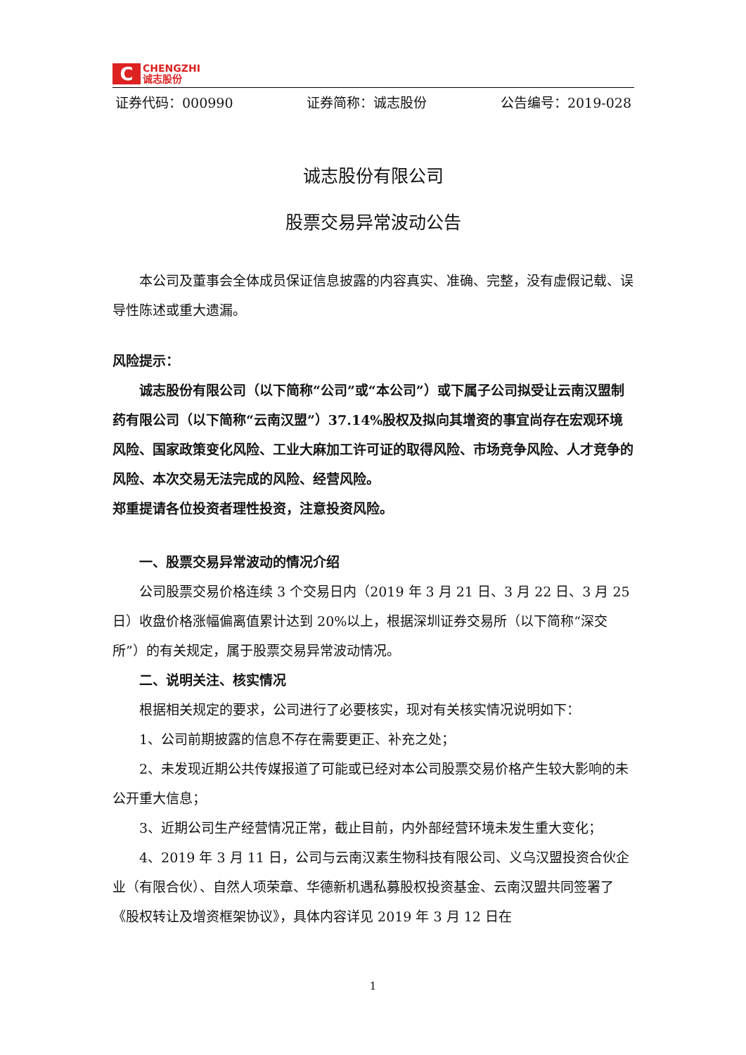C
CHENGZHI
诚志股份
证券代码：000990 证券简称：诚志股份 公告编号：2019-028
诚志股份有限公司
股票交易异常波动公告
本公司及董事会全体成员保证信息披露的内容真实、准确、完整，没有虚假记载、误导性陈述或重大遗漏。
风险提示：
诚志股份有限公司（以下简称“公司”或“本公司”）或下属子公司拟受让云南汉盟制药有限公司（以下简称“云南汉盟”）37.14%股权及拟向其增资的事宜尚存在宏观环境风险、国家政策变化风险、工业大麻加工许可证的取得风险、市场竞争风险、人才竞争的风险、本次交易无法完成的风险、经营风险。
郑重提请各位投资者理性投资，注意投资风险。
一、股票交易异常波动的情况介绍
公司股票交易价格连续 3 个交易日内（2019 年 3 月 21 日、3 月 22 日、3 月 25 日）收盘价格涨幅偏离值累计达到 20%以上，根据深圳证券交易所（以下简称“深交所”）的有关规定，属于股票交易异常波动情况。
二、说明关注、核实情况
根据相关规定的要求，公司进行了必要核实，现对有关核实情况说明如下：
1、公司前期披露的信息不存在需要更正、补充之处；
2、未发现近期公共传媒报道了可能或已经对本公司股票交易价格产生较大影响的未公开重大信息；
3、近期公司生产经营情况正常，截止目前，内外部经营环境未发生重大变化；
4、2019 年 3 月 11 日，公司与云南汉素生物科技有限公司、义乌汉盟投资合伙企业（有限合伙）、自然人项荣章、华德新机遇私募股权投资基金、云南汉盟共同签署了《股权转让及增资框架协议》，具体内容详见 2019 年 3 月 12 日在
1